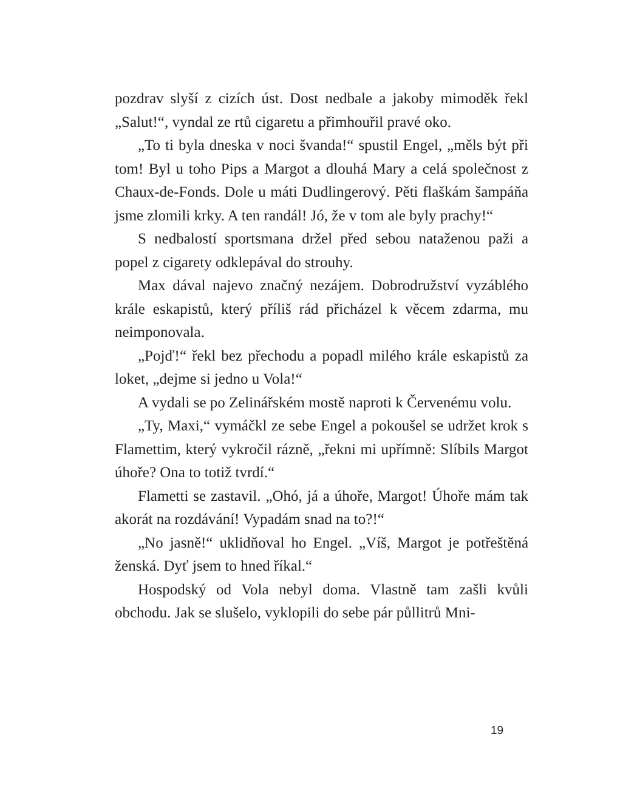pozdrav slyší z cizích úst. Dost nedbale a jakoby mimoděk řekl „Salut!“, vyndal ze rtů cigaretu a přimhouřil pravé oko.
„To ti byla dneska v noci švanda!“ spustil Engel, „měls být při tom! Byl u toho Pips a Margot a dlouhá Mary a celá společnost z Chaux-de-Fonds. Dole u máti Dudlingerový. Pěti flaškám šampáňa jsme zlomili krky. A ten randál! Jó, že v tom ale byly prachy!“
S nedbalostí sportsmana držel před sebou nataženou paži a popel z cigarety odklepával do strouhy.
Max dával najevo značný nezájem. Dobrodružství vyzáblého krále eskapistů, který příliš rád přicházel k věcem zdarma, mu neimponovala.
„Pojď!“ řekl bez přechodu a popadl milého krále eskapistů za loket, „dejme si jedno u Vola!“
A vydali se po Zelinářském mostě naproti k Červenému volu.
„Ty, Maxi,“ vymáčkl ze sebe Engel a pokoušel se udržet krok s Flamettim, který vykročil rázně, „řekni mi upřímně: Slíbils Margot úhoře? Ona to totiž tvrdí.“
Flametti se zastavil. „Ohó, já a úhoře, Margot! Úhoře mám tak akorát na rozdávání! Vypadám snad na to?!“
„No jasně!“ uklidňoval ho Engel. „Víš, Margot je potřeštěná ženská. Dyť jsem to hned říkal.“
Hospodský od Vola nebyl doma. Vlastně tam zašli kvůli obchodu. Jak se slušelo, vyklopili do sebe pár půllitrů Mni-
19